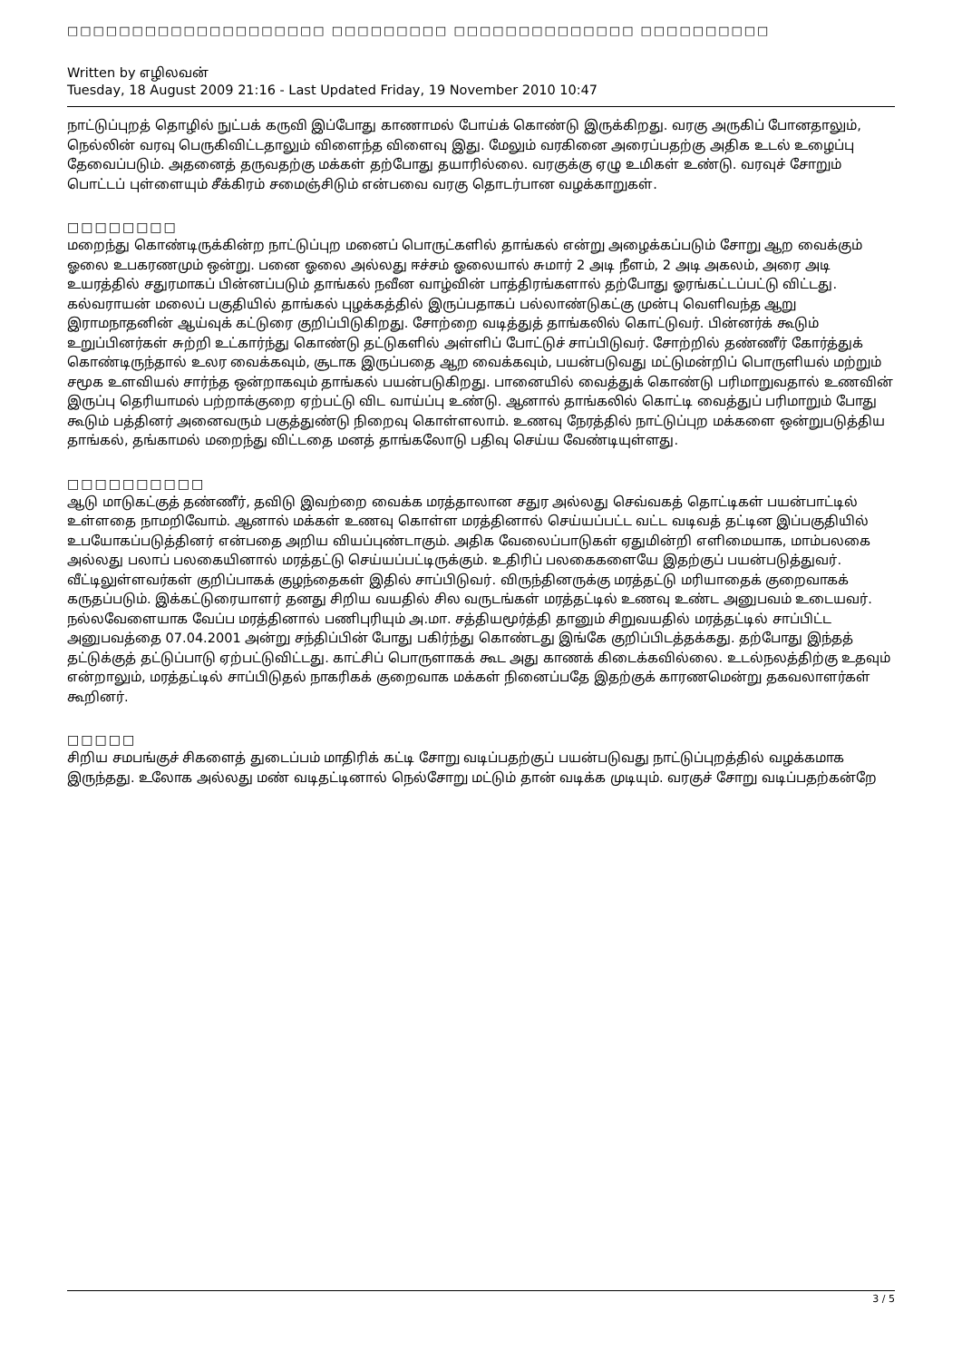□□□□□□□□□□□□□□□□□□□□ □□□□□□□□□ □□□□□□□□□□□□□□ □□□□□□□□□□
Written by எழிலவன்
Tuesday, 18 August 2009 21:16 - Last Updated Friday, 19 November 2010 10:47
நாட்டுப்புறத் தொழில் நுட்பக் கருவி இப்போது காணாமல் போய்க் கொண்டு இருக்கிறது. வரகு அருகிப் போனதாலும், நெல்லின் வரவு பெருகிவிட்டதாலும் விளைந்த விளைவு இது. மேலும் வரகினை அரைப்பதற்கு அதிக உடல் உழைப்பு தேவைப்படும். அதனைத் தருவதற்கு மக்கள் தற்போது தயாரில்லை. வரகுக்கு ஏழு உமிகள் உண்டு. வரவுச் சோறும் பொட்டப் புள்ளையும் சீக்கிரம் சமைஞ்சிடும் என்பவை வரகு தொடர்பான வழக்காறுகள்.
□□□□□□□□
மறைந்து கொண்டிருக்கின்ற நாட்டுப்புற மனைப் பொருட்களில் தாங்கல் என்று அழைக்கப்படும் சோறு ஆற வைக்கும் ஓலை உபகரணமும் ஒன்று. பனை ஓலை அல்லது ஈச்சம் ஓலையால் சுமார் 2 அடி நீளம், 2 அடி அகலம், அரை அடி உயரத்தில் சதுரமாகப் பின்னப்படும் தாங்கல் நவீன வாழ்வின் பாத்திரங்களால் தற்போது ஓரங்கட்டப்பட்டு விட்டது. கல்வராயன் மலைப் பகுதியில் தாங்கல் புழக்கத்தில் இருப்பதாகப் பல்லாண்டுகட்கு முன்பு வெளிவந்த ஆறு இராமநாதனின் ஆய்வுக் கட்டுரை குறிப்பிடுகிறது. சோற்றை வடித்துத் தாங்கலில் கொட்டுவர். பின்னர்க் கூடும் உறுப்பினர்கள் சுற்றி உட்கார்ந்து கொண்டு தட்டுகளில் அள்ளிப் போட்டுச் சாப்பிடுவர். சோற்றில் தண்ணீர் கோர்த்துக் கொண்டிருந்தால் உலர வைக்கவும், சூடாக இருப்பதை ஆற வைக்கவும், பயன்படுவது மட்டுமன்றிப் பொருளியல் மற்றும் சமூக உளவியல் சார்ந்த ஒன்றாகவும் தாங்கல் பயன்படுகிறது. பானையில் வைத்துக் கொண்டு பரிமாறுவதால் உணவின் இருப்பு தெரியாமல் பற்றாக்குறை ஏற்பட்டு விட வாய்ப்பு உண்டு. ஆனால் தாங்கலில் கொட்டி வைத்துப் பரிமாறும் போது கூடும் பத்தினர் அனைவரும் பகுத்துண்டு நிறைவு கொள்ளலாம். உணவு நேரத்தில் நாட்டுப்புற மக்களை ஒன்றுபடுத்திய தாங்கல், தங்காமல் மறைந்து விட்டதை மனத் தாங்கலோடு பதிவு செய்ய வேண்டியுள்ளது.
□□□□□□□□□□
ஆடு மாடுகட்குத் தண்ணீர், தவிடு இவற்றை வைக்க மரத்தாலான சதுர அல்லது செவ்வகத் தொட்டிகள் பயன்பாட்டில் உள்ளதை நாமறிவோம். ஆனால் மக்கள் உணவு கொள்ள மரத்தினால் செய்யப்பட்ட வட்ட வடிவத் தட்டின இப்பகுதியில் உபயோகப்படுத்தினர் என்பதை அறிய வியப்புண்டாகும். அதிக வேலைப்பாடுகள் ஏதுமின்றி எளிமையாக, மாம்பலகை அல்லது பலாப் பலகையினால் மரத்தட்டு செய்யப்பட்டிருக்கும். உதிரிப் பலகைகளையே இதற்குப் பயன்படுத்துவர். வீட்டிலுள்ளவர்கள் குறிப்பாகக் குழந்தைகள் இதில் சாப்பிடுவர். விருந்தினருக்கு மரத்தட்டு மரியாதைக் குறைவாகக் கருதப்படும். இக்கட்டுரையாளர் தனது சிறிய வயதில் சில வருடங்கள் மரத்தட்டில் உணவு உண்ட அனுபவம் உடையவர். நல்லவேளையாக வேப்ப மரத்தினால் பணிபுரியும் அ.மா. சத்தியமூர்த்தி தானும் சிறுவயதில் மரத்தட்டில் சாப்பிட்ட அனுபவத்தை 07.04.2001 அன்று சந்திப்பின் போது பகிர்ந்து கொண்டது இங்கே குறிப்பிடத்தக்கது. தற்போது இந்தத் தட்டுக்குத் தட்டுப்பாடு ஏற்பட்டுவிட்டது. காட்சிப் பொருளாகக் கூட அது காணக் கிடைக்கவில்லை. உடல்நலத்திற்கு உதவும் என்றாலும், மரத்தட்டில் சாப்பிடுதல் நாகரிகக் குறைவாக மக்கள் நினைப்பதே இதற்குக் காரணமென்று தகவலாளர்கள் கூறினர்.
□□□□□
சிறிய சமபங்குச் சிகளைத் துடைப்பம் மாதிரிக் கட்டி சோறு வடிப்பதற்குப் பயன்படுவது நாட்டுப்புறத்தில் வழக்கமாக இருந்தது. உலோக அல்லது மண் வடிதட்டினால் நெல்சோறு மட்டும் தான் வடிக்க முடியும். வரகுச் சோறு வடிப்பதற்கன்றே
3 / 5